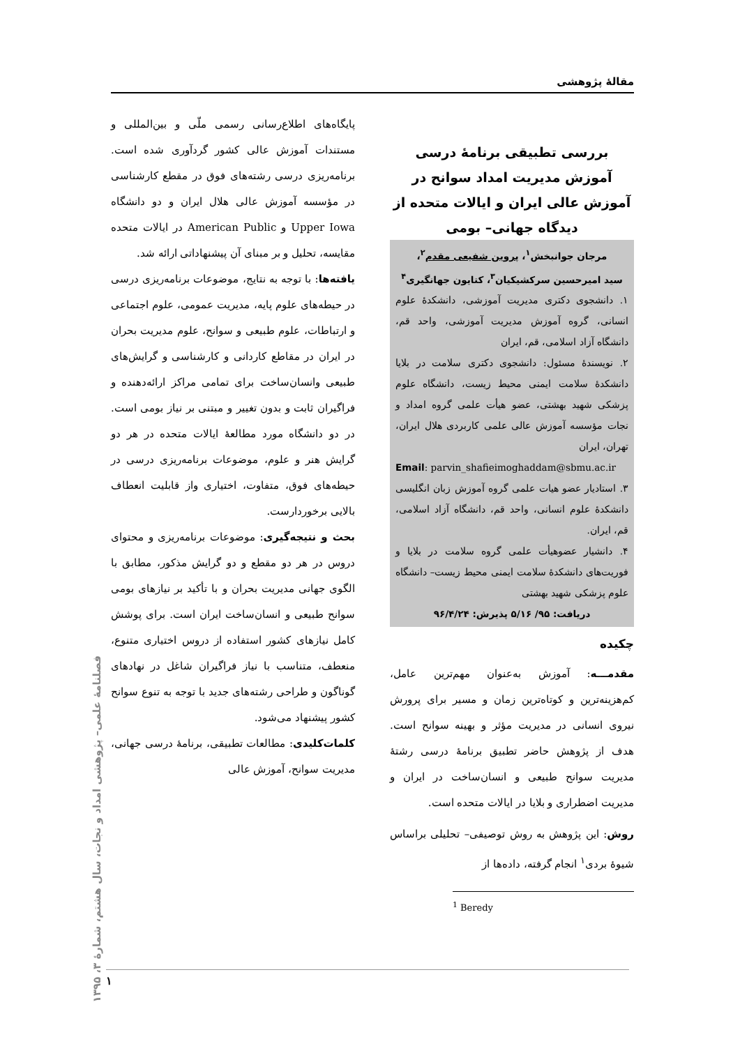مقالهٔ پژوهشی
بررسی تطبیقی برنامهٔ درسی آموزش مدیریت امداد سوانح در آموزش عالی ایران و ایالات متحده از دیدگاه جهانی– بومی
مرجان جوانبخش<sup>۱</sup>، پروین شفیعی مقدم<sup>۲</sup>،
سید امیرحسین سرکشیکیان<sup>۳</sup>، کتایون جهانگیری<sup>۴</sup>
۱. دانشجوی دکتری مدیریت آموزشی، دانشکدهٔ علوم انسانی، گروه آموزش مدیریت آموزشی، واحد قم، دانشگاه آزاد اسلامی، قم، ایران
۲. نویسندهٔ مسئول: دانشجوی دکتری سلامت در بلایا دانشکدهٔ سلامت ایمنی محیط زیست، دانشگاه علوم پزشکی شهید بهشتی، عضو هیأت علمی گروه امداد و نجات مؤسسه آموزش عالی علمی کاربردی هلال ایران، تهران، ایران
Email: parvin_shafieimoghaddam@sbmu.ac.ir
۳. استادیار عضو هیات علمی گروه آموزش زبان انگلیسی دانشکدهٔ علوم انسانی، واحد قم، دانشگاه آزاد اسلامی، قم، ایران.
۴. دانشیار عضوهیأت علمی گروه سلامت در بلایا و فوریت‌های دانشکدهٔ سلامت ایمنی محیط زیست– دانشگاه علوم پزشکی شهید بهشتی
دریافت: ۹۵/ ۵/۱۶ پذیرش: ۹۶/۴/۲۴
چکیده
مقدمـــه: آموزش به‌عنوان مهم‌ترین عامل، کم‌هزینه‌ترین و کوتاه‌ترین زمان و مسیر برای پرورش نیروی انسانی در مدیریت مؤثر و بهینه سوانح است. هدف از پژوهش حاضر تطبیق برنامهٔ درسی رشتهٔ مدیریت سوانح طبیعی و انسان‌ساخت در ایران و مدیریت اضطراری و بلایا در ایالات متحده است.
روش: این پژوهش به روش توصیفی– تحلیلی براساس شیوهٔ بردی<sup>۱</sup> انجام گرفته، داده‌ها از
<sup>1</sup> Beredy
پایگاه‌های اطلاع‌رسانی رسمی ملّی و بین‌المللی و مستندات آموزش عالی کشور گردآوری شده است. برنامه‌ریزی درسی رشته‌های فوق در مقطع کارشناسی در مؤسسه آموزش عالی هلال ایران و دو دانشگاه Upper Iowa و American Public در ایالات متحده مقایسه، تحلیل و بر مبنای آن پیشنهاداتی ارائه شد.
یافته‌ها: با توجه به نتایج، موضوعات برنامه‌ریزی درسی در حیطه‌های علوم پایه، مدیریت عمومی، علوم اجتماعی و ارتباطات، علوم طبیعی و سوانح، علوم مدیریت بحران در ایران در مقاطع کاردانی و کارشناسی و گرایش‌های طبیعی وانسان‌ساخت برای تمامی مراکز ارائه‌دهنده و فراگیران ثابت و بدون تغییر و مبتنی بر نیاز بومی است. در دو دانشگاه مورد مطالعهٔ ایالات متحده در هر دو گرایش هنر و علوم، موضوعات برنامه‌ریزی درسی در حیطه‌های فوق، متفاوت، اختیاری واز قابلیت انعطاف بالایی برخوردارست.
بحث و نتیجه‌گیری: موضوعات برنامه‌ریزی و محتوای دروس در هر دو مقطع و دو گرایش مذکور، مطابق با الگوی جهانی مدیریت بحران و با تأکید بر نیازهای بومی سوانح طبیعی و انسان‌ساخت ایران است. برای پوشش کامل نیازهای کشور استفاده از دروس اختیاری متنوع، منعطف، متناسب با نیاز فراگیران شاغل در نهادهای گوناگون و طراحی رشته‌های جدید با توجه به تنوع سوانح کشور پیشنهاد می‌شود.
کلمات‌کلیدی: مطالعات تطبیقی، برنامهٔ درسی جهانی، مدیریت سوانح، آموزش عالی
فصلنامهٔ علمی– پژوهشی امداد و نجات، سال هشتم، شمارهٔ ۳، ۱۳۹۵
۱